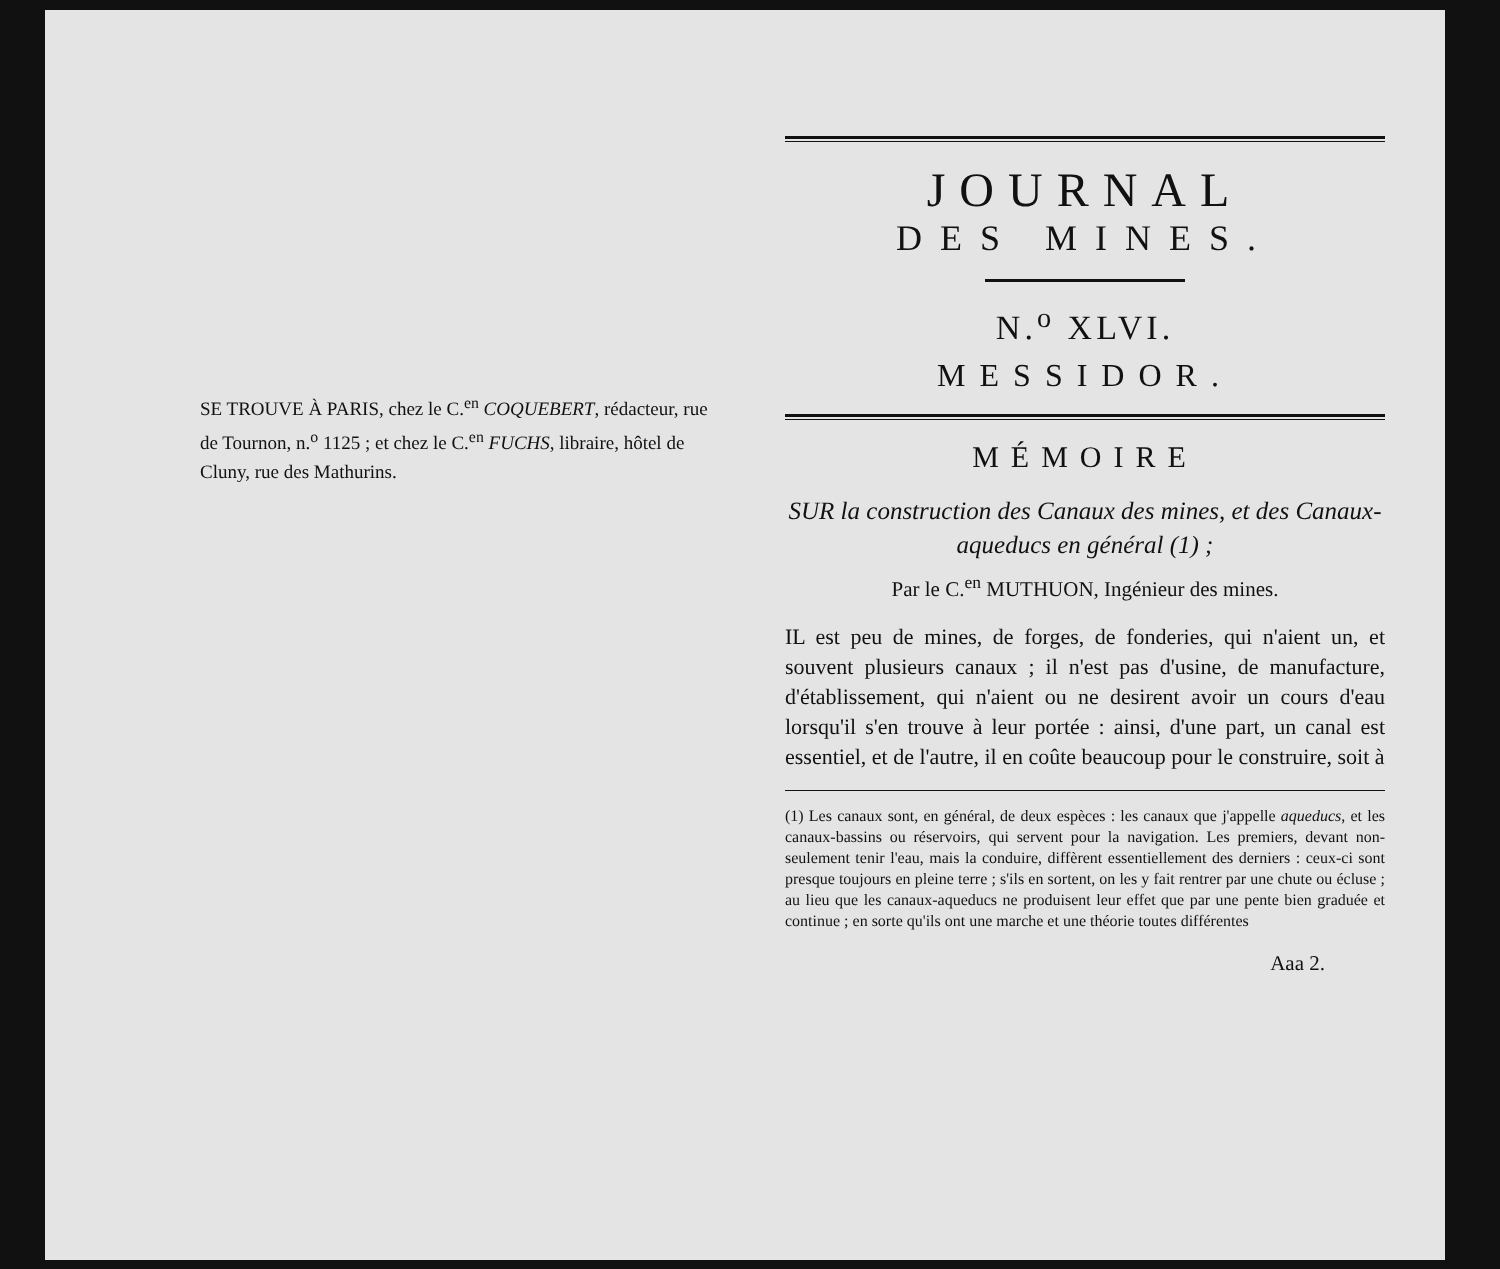SE TROUVE À PARIS, chez le C.<sup>en</sup> COQUEBERT, rédacteur, rue de Tournon, n.<sup>o</sup> 1125 ; et chez le C.<sup>en</sup> FUCHS, libraire, hôtel de Cluny, rue des Mathurins.
JOURNAL
DES MINES.
N.<sup>o</sup> XLVI.
MESSIDOR.
MÉMOIRE
SUR la construction des Canaux des mines, et des Canaux-aqueducs en général (1) ;
Par le C.<sup>en</sup> MUTHUON, Ingénieur des mines.
IL est peu de mines, de forges, de fonderies, qui n'aient un, et souvent plusieurs canaux ; il n'est pas d'usine, de manufacture, d'établissement, qui n'aient ou ne desirent avoir un cours d'eau lorsqu'il s'en trouve à leur portée : ainsi, d'une part, un canal est essentiel, et de l'autre, il en coûte beaucoup pour le construire, soit à
(1) Les canaux sont, en général, de deux espèces : les canaux que j'appelle aqueducs, et les canaux-bassins ou réservoirs, qui servent pour la navigation. Les premiers, devant non-seulement tenir l'eau, mais la conduire, diffèrent essentiellement des derniers : ceux-ci sont presque toujours en pleine terre ; s'ils en sortent, on les y fait rentrer par une chute ou écluse ; au lieu que les canaux-aqueducs ne produisent leur effet que par une pente bien graduée et continue ; en sorte qu'ils ont une marche et une théorie toutes différentes
Aaa 2.